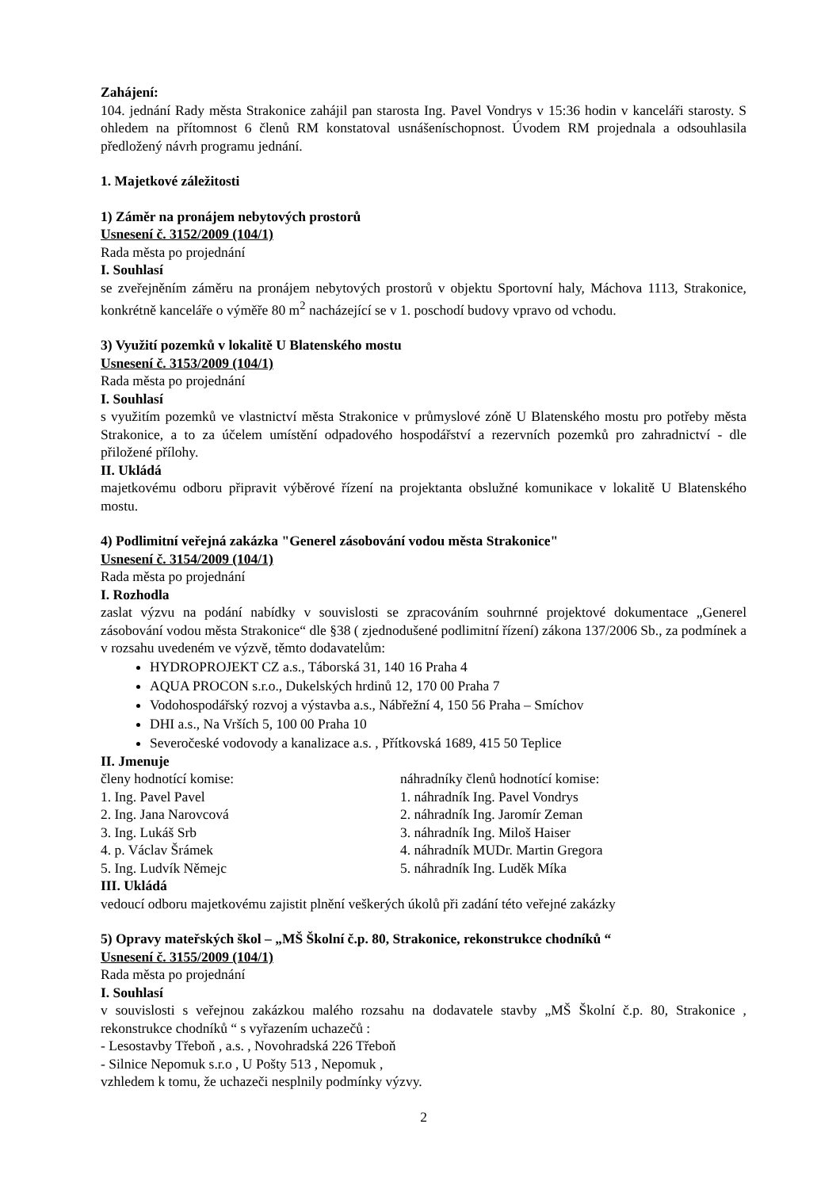Zahájení:
104. jednání Rady města Strakonice zahájil pan starosta Ing. Pavel Vondrys v 15:36 hodin v kanceláři starosty. S ohledem na přítomnost 6 členů RM konstatoval usnášeníschopnost. Úvodem RM projednala a odsouhlasila předložený návrh programu jednání.
1. Majetkové záležitosti
1) Záměr na pronájem nebytových prostorů
Usnesení č. 3152/2009 (104/1)
Rada města po projednání
I. Souhlasí
se zveřejněním záměru na pronájem nebytových prostorů v objektu Sportovní haly, Máchova 1113, Strakonice, konkrétně kanceláře o výměře 80 m<sup>2</sup> nacházející se v 1. poschodí budovy vpravo od vchodu.
3) Využití pozemků v lokalitě U Blatenského mostu
Usnesení č. 3153/2009 (104/1)
Rada města po projednání
I. Souhlasí
s využitím pozemků ve vlastnictví města Strakonice v průmyslové zóně U Blatenského mostu pro potřeby města Strakonice, a to za účelem umístění odpadového hospodářství a rezervních pozemků pro zahradnictví - dle přiložené přílohy.
II. Ukládá
majetkovému odboru připravit výběrové řízení na projektanta obslužné komunikace v lokalitě U Blatenského mostu.
4) Podlimitní veřejná zakázka "Generel zásobování vodou města Strakonice"
Usnesení č. 3154/2009 (104/1)
Rada města po projednání
I. Rozhodla
zaslat výzvu na podání nabídky v souvislosti se zpracováním souhrnné projektové dokumentace „Generel zásobování vodou města Strakonice“ dle §38 ( zjednodušené podlimitní řízení) zákona 137/2006 Sb., za podmínek a v rozsahu uvedeném ve výzvě, těmto dodavatelům:
HYDROPROJEKT CZ a.s., Táborská 31, 140 16 Praha 4
AQUA PROCON s.r.o., Dukelských hrdinů 12, 170 00 Praha 7
Vodohospodářský rozvoj a výstavba a.s., Nábřežní 4, 150 56 Praha – Smíchov
DHI a.s., Na Vrších 5, 100 00 Praha 10
Severočeské vodovody a kanalizace a.s. , Přítkovská 1689, 415 50 Teplice
II. Jmenuje
členy hodnotící komise:
1. Ing. Pavel Pavel
2. Ing. Jana Narovcová
3. Ing. Lukáš Srb
4. p. Václav Šrámek
5. Ing. Ludvík Němejc
náhradníky členů hodnotící komise:
1. náhradník Ing. Pavel Vondrys
2. náhradník Ing. Jaromír Zeman
3. náhradník Ing. Miloš Haiser
4. náhradník MUDr. Martin Gregora
5. náhradník Ing. Luděk Míka
III. Ukládá
vedoucí odboru majetkovému zajistit plnění veškerých úkolů při zadání této veřejné zakázky
5) Opravy mateřských škol – „MŠ Školní č.p. 80, Strakonice, rekonstrukce chodníků “
Usnesení č. 3155/2009 (104/1)
Rada města po projednání
I. Souhlasí
v souvislosti s veřejnou zakázkou malého rozsahu na dodavatele stavby „MŠ Školní č.p. 80, Strakonice , rekonstrukce chodníků “ s vyřazením uchazečů :
- Lesostavby Třeboň , a.s. , Novohradská 226 Třeboň
- Silnice Nepomuk s.r.o , U Pošty 513 , Nepomuk ,
vzhledem k tomu, že uchazeči nesplnily podmínky výzvy.
2